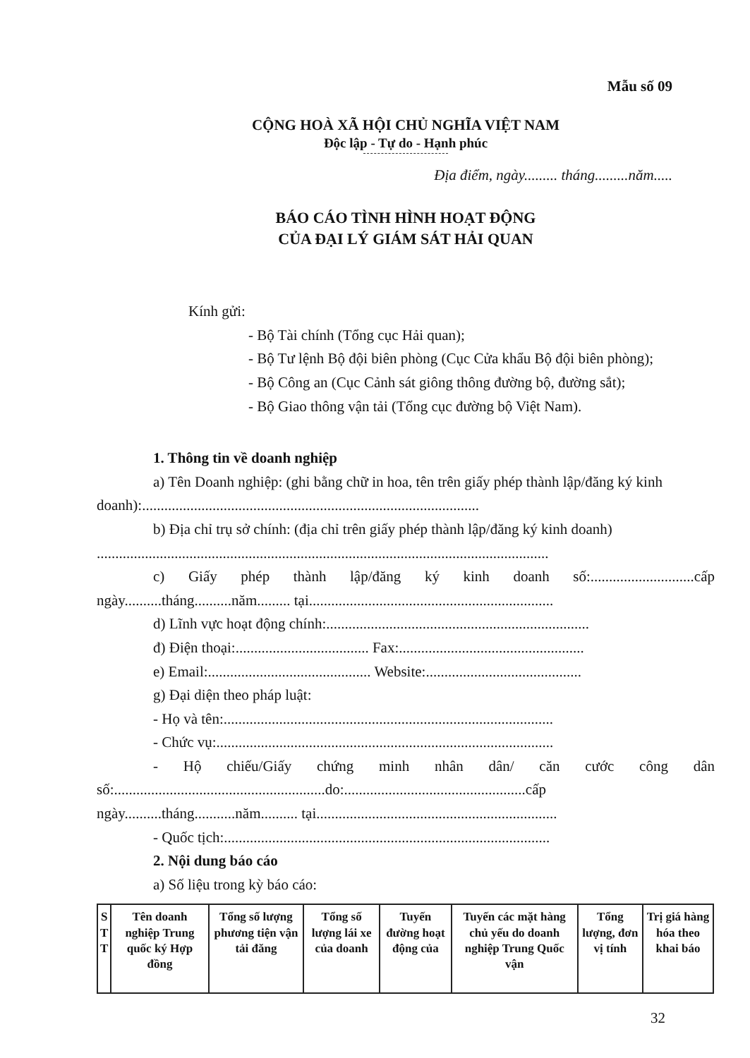Mẫu số 09
CỘNG HOÀ XÃ HỘI CHỦ NGHĨA VIỆT NAM
Độc lập - Tự do - Hạnh phúc
Địa điểm, ngày......... tháng.........năm.....
BÁO CÁO TÌNH HÌNH HOẠT ĐỘNG
CỦA ĐẠI LÝ GIÁM SÁT HẢI QUAN
Kính gửi:
- Bộ Tài chính (Tổng cục Hải quan);
- Bộ Tư lệnh Bộ đội biên phòng (Cục Cửa khẩu Bộ đội biên phòng);
- Bộ Công an (Cục Cảnh sát giông thông đường bộ, đường sắt);
- Bộ Giao thông vận tải (Tổng cục đường bộ Việt Nam).
1. Thông tin về doanh nghiệp
a) Tên Doanh nghiệp: (ghi bằng chữ in hoa, tên trên giấy phép thành lập/đăng ký kinh doanh):...........................................................................................
b) Địa chỉ trụ sở chính: (địa chỉ trên giấy phép thành lập/đăng ký kinh doanh) ..........................................................................................................................
c) Giấy phép thành lập/đăng ký kinh doanh số:............................cấp ngày..........tháng..........năm......... tại..................................................................
d) Lĩnh vực hoạt động chính:.......................................................................
đ) Điện thoại:.................................... Fax:..................................................
e) Email:............................................ Website:..........................................
g) Đại diện theo pháp luật:
- Họ và tên:.........................................................................................
- Chức vụ:...........................................................................................
- Hộ chiếu/Giấy chứng minh nhân dân/ căn cước công dân số:.........................................................do:.................................................cấp ngày..........tháng...........năm.......... tại.................................................................
- Quốc tịch:........................................................................................
2. Nội dung báo cáo
a) Số liệu trong kỳ báo cáo:
| S T T | Tên doanh nghiệp Trung quốc ký Hợp đồng | Tổng số lượng phương tiện vận tải đăng | Tổng số lượng lái xe của doanh | Tuyến đường hoạt động của | Tuyến các mặt hàng chủ yếu do doanh nghiệp Trung Quốc vận | Tổng lượng, đơn vị tính | Trị giá hàng hóa theo khai báo |
| --- | --- | --- | --- | --- | --- | --- | --- |
32